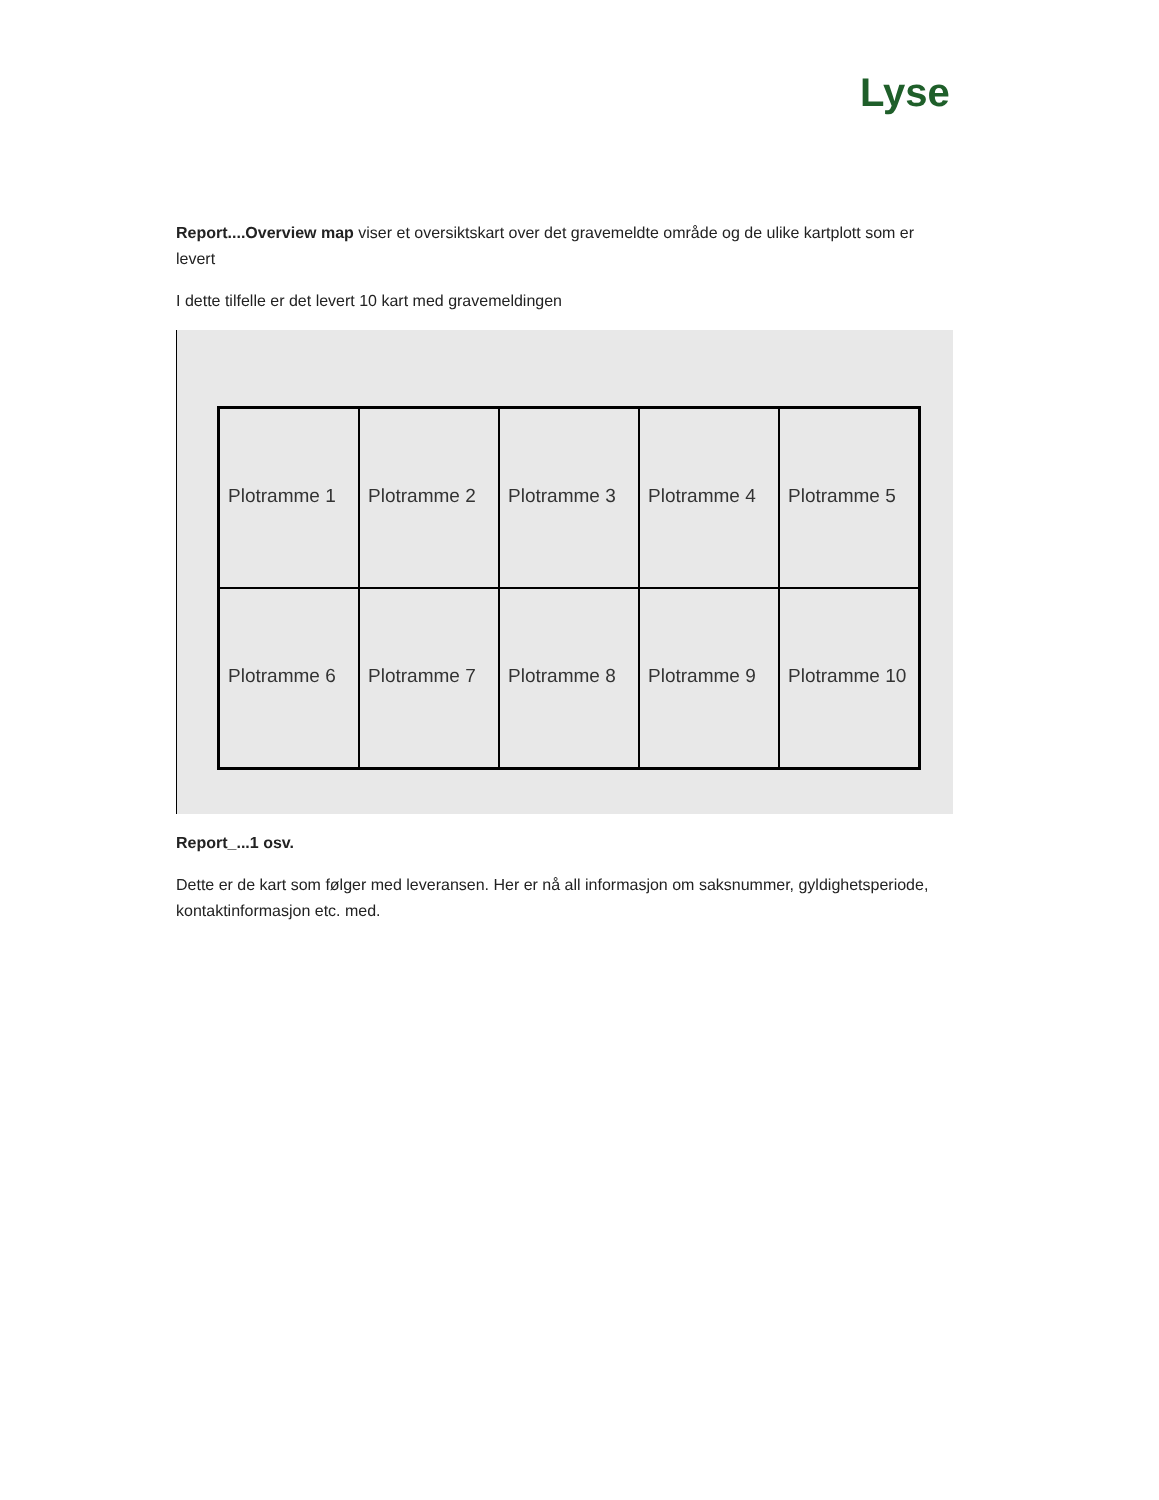Lyse
Report....Overview map viser et oversiktskart over det gravemeldte område og de ulike kartplott som er levert
I dette tilfelle er det levert 10 kart med gravemeldingen
Plotramme 1
Plotramme 2
Plotramme 3
Plotramme 4
Plotramme 5
Plotramme 6
Plotramme 7
Plotramme 8
Plotramme 9
Plotramme 10
Report_...1 osv.
Dette er de kart som følger med leveransen. Her er nå all informasjon om saksnummer, gyldighetsperiode, kontaktinformasjon etc. med.